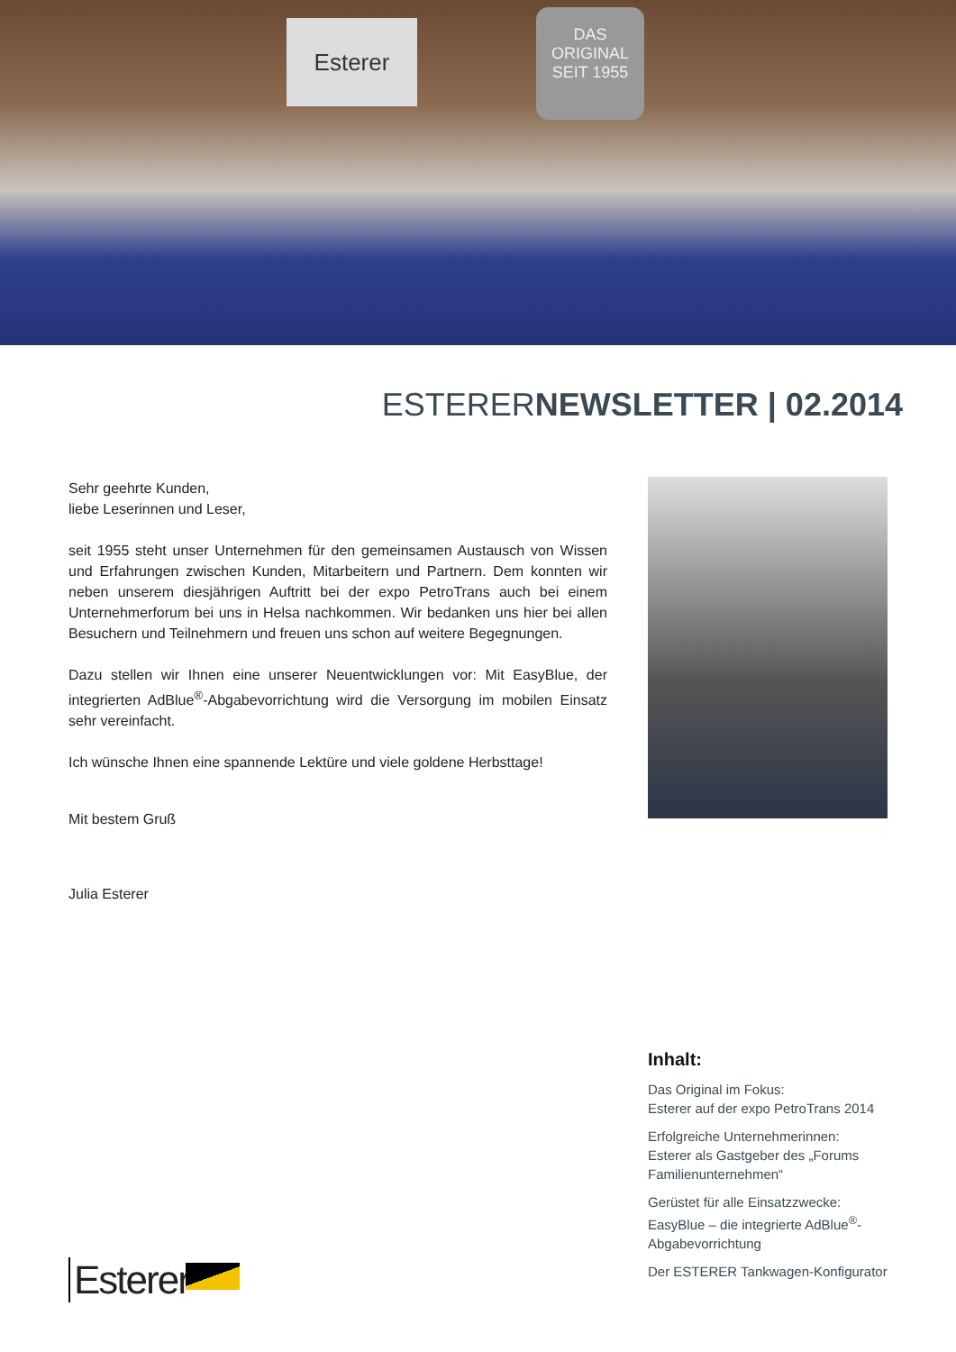Esterer
DAS
ORIGINAL
SEIT 1955
ESTERERNEWSLETTER | 02.2014
Sehr geehrte Kunden,
liebe Leserinnen und Leser,
seit 1955 steht unser Unternehmen für den gemeinsamen Austausch von Wissen und Erfahrungen zwischen Kunden, Mitarbeitern und Partnern. Dem konnten wir neben unserem diesjährigen Auftritt bei der expo PetroTrans auch bei einem Unternehmerforum bei uns in Helsa nachkommen. Wir bedanken uns hier bei allen Besuchern und Teilnehmern und freuen uns schon auf weitere Begegnungen.
Dazu stellen wir Ihnen eine unserer Neuentwicklungen vor: Mit EasyBlue, der integrierten AdBlue<sup>®</sup>-Abgabevorrichtung wird die Versorgung im mobilen Einsatz sehr vereinfacht.
Ich wünsche Ihnen eine spannende Lektüre und viele goldene Herbsttage!
Mit bestem Gruß
Julia Esterer
Inhalt:
Das Original im Fokus:
Esterer auf der expo PetroTrans 2014
Erfolgreiche Unternehmerinnen:
Esterer als Gastgeber des „Forums Familienunternehmen“
Gerüstet für alle Einsatzzwecke:
EasyBlue – die integrierte AdBlue<sup>®</sup>-Abgabevorrichtung
Der ESTERER Tankwagen-Konfigurator
Esterer